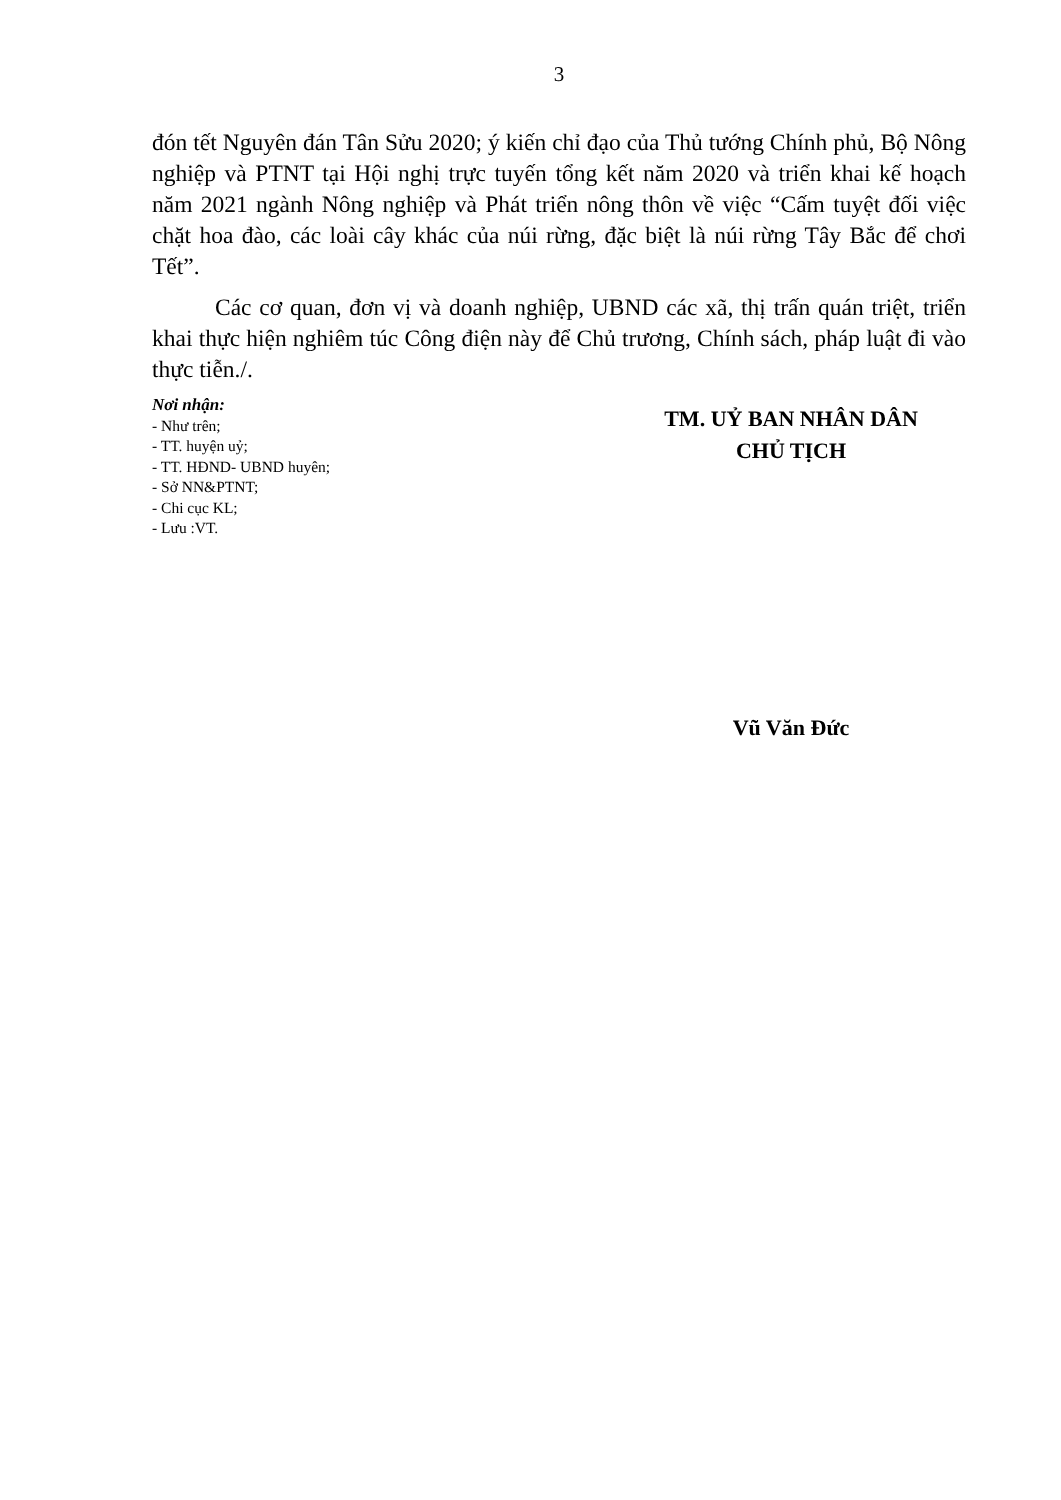3
đón tết Nguyên đán Tân Sửu 2020; ý kiến chỉ đạo của Thủ tướng Chính phủ, Bộ Nông nghiệp và PTNT tại Hội nghị trực tuyến tổng kết năm 2020 và triển khai kế hoạch năm 2021 ngành Nông nghiệp và Phát triển nông thôn về việc “Cấm tuyệt đối việc chặt hoa đào, các loài cây khác của núi rừng, đặc biệt là núi rừng Tây Bắc để chơi Tết”.
Các cơ quan, đơn vị và doanh nghiệp, UBND các xã, thị trấn quán triệt, triển khai thực hiện nghiêm túc Công điện này để Chủ trương, Chính sách, pháp luật đi vào thực tiễn./.
Nơi nhận:
- Như trên;
- TT. huyện uỷ;
- TT. HĐND- UBND huyên;
- Sở NN&PTNT;
- Chi cục KL;
- Lưu :VT.
TM. UỶ BAN NHÂN DÂN
CHỦ TỊCH
Vũ Văn Đức